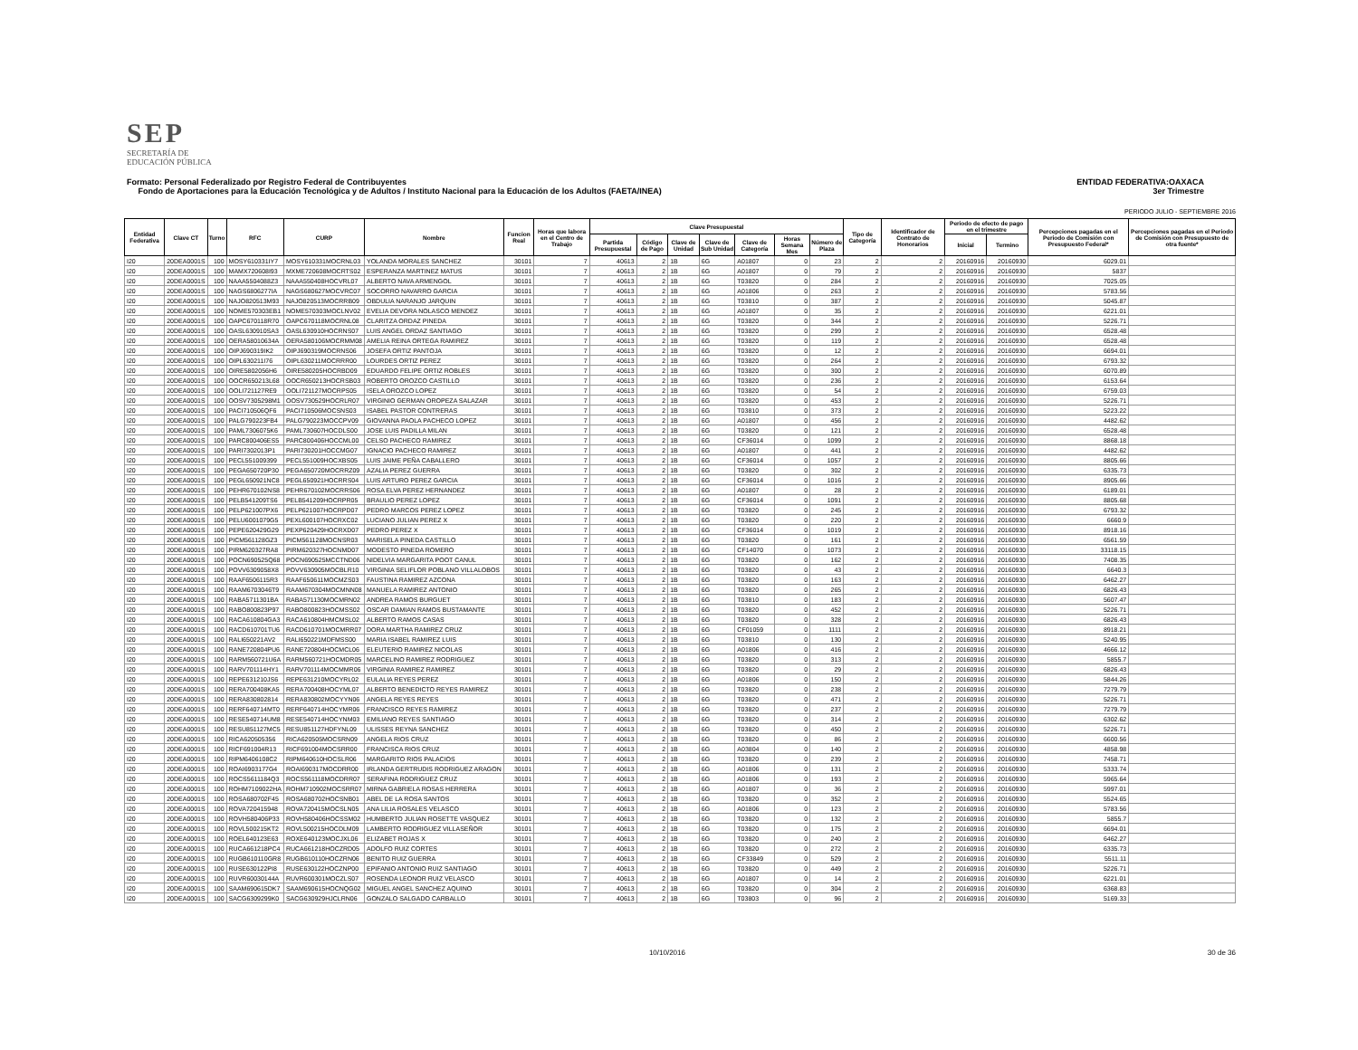SEP
SECRETARÍA DE
EDUCACIÓN PÚBLICA
Formato: Personal Federalizado por Registro Federal de Contribuyentes
Fondo de Aportaciones para la Educación Tecnológica y de Adultos / Instituto Nacional para la Educación de los Adultos (FAETA/INEA)
ENTIDAD FEDERATIVA:OAXACA
3er Trimestre
PERIODO JULIO - SEPTIEMBRE 2016
| Entidad Federativa | Clave CT | Turno | RFC | CURP | Nombre | Funcion Real | Horas que labora en el Centro de Trabajo | Clave Presupuestal | | | | | | | Tipo de Categoría | Identificador de Contrato de Honorarios | Periodo de efecto de pago en el trimestre | | Percepciones pagadas en el Periodo de Comisión con Presupuesto Federal* | Percepciones pagadas en el Periodo de Comisión con Presupuesto de otra fuente* |
| --- | --- | --- | --- | --- | --- | --- | --- | --- | --- | --- | --- | --- | --- | --- | --- | --- | --- | --- | --- | --- |
| | | | | | | | | Partida Presupuestal | Código de Pago | Clave de Unidad | Clave de Sub Unidad | Clave de Categoría | Horas Semana Mes | Número de Plaza | | | Inicial | Termino | | |
| I20 | 20DEA0001S | 100 | MOSY610331IY7 | MOSY610331MOCRNL03 | YOLANDA MORALES SANCHEZ | 30101 | 7 | 40613 | 2 | 1B | 6G | A01807 | 0 | 23 | 2 | 2 | 20160916 | 20160930 | 6029.01 | |
| I20 | 20DEA0001S | 100 | MAMX720608I93 | MXME720608MOCRTS02 | ESPERANZA MARTINEZ MATUS | 30101 | 7 | 40613 | 2 | 1B | 6G | A01807 | 0 | 79 | 2 | 2 | 20160916 | 20160930 | 5837 | |
| I20 | 20DEA0001S | 100 | NAAA5504088Z3 | NAAA550408HOCVRL07 | ALBERTO NAVA ARMENGOL | 30101 | 7 | 40613 | 2 | 1B | 6G | T03820 | 0 | 284 | 2 | 2 | 20160916 | 20160930 | 7025.05 | |
| I20 | 20DEA0001S | 100 | NAGS6806277IA | NAGS680627MOCVRC07 | SOCORRO NAVARRO GARCIA | 30101 | 7 | 40613 | 2 | 1B | 6G | A01806 | 0 | 263 | 2 | 2 | 20160916 | 20160930 | 5783.56 | |
| I20 | 20DEA0001S | 100 | NAJO820513M93 | NAJO820513MOCRRB09 | OBDULIA NARANJO JARQUIN | 30101 | 7 | 40613 | 2 | 1B | 6G | T03810 | 0 | 387 | 2 | 2 | 20160916 | 20160930 | 5045.87 | |
| I20 | 20DEA0001S | 100 | NOME570303EB1 | NOME570303MOCLNV02 | EVELIA DEVORA NOLASCO MENDEZ | 30101 | 7 | 40613 | 2 | 1B | 6G | A01807 | 0 | 35 | 2 | 2 | 20160916 | 20160930 | 6221.01 | |
| I20 | 20DEA0001S | 100 | OAPC670118R70 | OAPC670118MOCRNL08 | CLARITZA ORDAZ PINEDA | 30101 | 7 | 40613 | 2 | 1B | 6G | T03820 | 0 | 344 | 2 | 2 | 20160916 | 20160930 | 5226.71 | |
| I20 | 20DEA0001S | 100 | OASL630910SA3 | OASL630910HOCRNS07 | LUIS ANGEL ORDAZ SANTIAGO | 30101 | 7 | 40613 | 2 | 1B | 6G | T03820 | 0 | 299 | 2 | 2 | 20160916 | 20160930 | 6528.48 | |
| I20 | 20DEA0001S | 100 | OERA58010634A | OERA580106MOCRMM08 | AMELIA REINA ORTEGA RAMIREZ | 30101 | 7 | 40613 | 2 | 1B | 6G | T03820 | 0 | 119 | 2 | 2 | 20160916 | 20160930 | 6528.48 | |
| I20 | 20DEA0001S | 100 | OIPJ690319IK2 | OIPJ690319MOCRNS06 | JOSEFA ORTIZ PANTOJA | 30101 | 7 | 40613 | 2 | 1B | 6G | T03820 | 0 | 12 | 2 | 2 | 20160916 | 20160930 | 6694.01 | |
| I20 | 20DEA0001S | 100 | OIPL630211I76 | OIPL630211MOCRRR00 | LOURDES ORTIZ PEREZ | 30101 | 7 | 40613 | 2 | 1B | 6G | T03820 | 0 | 264 | 2 | 2 | 20160916 | 20160930 | 6793.32 | |
| I20 | 20DEA0001S | 100 | OIRE5802056H6 | OIRE580205HOCRBD09 | EDUARDO FELIPE ORTIZ ROBLES | 30101 | 7 | 40613 | 2 | 1B | 6G | T03820 | 0 | 300 | 2 | 2 | 20160916 | 20160930 | 6070.89 | |
| I20 | 20DEA0001S | 100 | OOCR650213L68 | OOCR650213HOCRSB03 | ROBERTO OROZCO CASTILLO | 30101 | 7 | 40613 | 2 | 1B | 6G | T03820 | 0 | 236 | 2 | 2 | 20160916 | 20160930 | 6153.64 | |
| I20 | 20DEA0001S | 100 | OOLI721127RE9 | OOLI721127MOCRPS05 | ISELA OROZCO LOPEZ | 30101 | 7 | 40613 | 2 | 1B | 6G | T03820 | 0 | 54 | 2 | 2 | 20160916 | 20160930 | 6759.03 | |
| I20 | 20DEA0001S | 100 | OOSV7305298M1 | OOSV730529HOCRLR07 | VIRGINIO GERMAN OROPEZA SALAZAR | 30101 | 7 | 40613 | 2 | 1B | 6G | T03820 | 0 | 453 | 2 | 2 | 20160916 | 20160930 | 5226.71 | |
| I20 | 20DEA0001S | 100 | PACI710506QF6 | PACI710506MOCSNS03 | ISABEL PASTOR CONTRERAS | 30101 | 7 | 40613 | 2 | 1B | 6G | T03810 | 0 | 373 | 2 | 2 | 20160916 | 20160930 | 5223.22 | |
| I20 | 20DEA0001S | 100 | PALG790223FB4 | PALG790223MOCCPV09 | GIOVANNA PAOLA PACHECO LOPEZ | 30101 | 7 | 40613 | 2 | 1B | 6G | A01807 | 0 | 456 | 2 | 2 | 20160916 | 20160930 | 4482.62 | |
| I20 | 20DEA0001S | 100 | PAML7306075K6 | PAML730607HOCDLS00 | JOSE LUIS PADILLA MILAN | 30101 | 7 | 40613 | 2 | 1B | 6G | T03820 | 0 | 121 | 2 | 2 | 20160916 | 20160930 | 6528.48 | |
| I20 | 20DEA0001S | 100 | PARC800406ES5 | PARC800406HOCCML00 | CELSO PACHECO RAMIREZ | 30101 | 7 | 40613 | 2 | 1B | 6G | CF36014 | 0 | 1099 | 2 | 2 | 20160916 | 20160930 | 8868.18 | |
| I20 | 20DEA0001S | 100 | PARI7302013P1 | PARI730201HOCCMG07 | IGNACIO PACHECO RAMIREZ | 30101 | 7 | 40613 | 2 | 1B | 6G | A01807 | 0 | 441 | 2 | 2 | 20160916 | 20160930 | 4482.62 | |
| I20 | 20DEA0001S | 100 | PECL551009399 | PECL551009HOCXBS05 | LUIS JAIME PEÑA CABALLERO | 30101 | 7 | 40613 | 2 | 1B | 6G | CF36014 | 0 | 1057 | 2 | 2 | 20160916 | 20160930 | 8805.66 | |
| I20 | 20DEA0001S | 100 | PEGA650720P30 | PEGA650720MOCRRZ09 | AZALIA PEREZ GUERRA | 30101 | 7 | 40613 | 2 | 1B | 6G | T03820 | 0 | 302 | 2 | 2 | 20160916 | 20160930 | 6335.73 | |
| I20 | 20DEA0001S | 100 | PEGL650921NC8 | PEGL650921HOCRRS04 | LUIS ARTURO PEREZ GARCIA | 30101 | 7 | 40613 | 2 | 1B | 6G | CF36014 | 0 | 1016 | 2 | 2 | 20160916 | 20160930 | 8905.66 | |
| I20 | 20DEA0001S | 100 | PEHR670102NS8 | PEHR670102MOCRRS06 | ROSA ELVA PEREZ HERNANDEZ | 30101 | 7 | 40613 | 2 | 1B | 6G | A01807 | 0 | 28 | 2 | 2 | 20160916 | 20160930 | 6189.01 | |
| I20 | 20DEA0001S | 100 | PELB541209TS6 | PELB541209HOCRPR05 | BRAULIO PEREZ LOPEZ | 30101 | 7 | 40613 | 2 | 1B | 6G | CF36014 | 0 | 1091 | 2 | 2 | 20160916 | 20160930 | 8805.68 | |
| I20 | 20DEA0001S | 100 | PELP621007PX6 | PELP621007HOCRPD07 | PEDRO MARCOS PEREZ LOPEZ | 30101 | 7 | 40613 | 2 | 1B | 6G | T03820 | 0 | 245 | 2 | 2 | 20160916 | 20160930 | 6793.32 | |
| I20 | 20DEA0001S | 100 | PELU6001079G5 | PEXL600107HOCRXC02 | LUCIANO JULIAN PEREZ X | 30101 | 7 | 40613 | 2 | 1B | 6G | T03820 | 0 | 220 | 2 | 2 | 20160916 | 20160930 | 6660.9 | |
| I20 | 20DEA0001S | 100 | PEPE620429G29 | PEXP620429HOCRXD07 | PEDRO PEREZ X | 30101 | 7 | 40613 | 2 | 1B | 6G | CF36014 | 0 | 1019 | 2 | 2 | 20160916 | 20160930 | 8918.16 | |
| I20 | 20DEA0001S | 100 | PICM561128GZ3 | PICM561128MOCNSR03 | MARISELA PINEDA CASTILLO | 30101 | 7 | 40613 | 2 | 1B | 6G | T03820 | 0 | 161 | 2 | 2 | 20160916 | 20160930 | 6561.59 | |
| I20 | 20DEA0001S | 100 | PIRM620327RA8 | PIRM620327HOCNMD07 | MODESTO PINEDA ROMERO | 30101 | 7 | 40613 | 2 | 1B | 6G | CF14070 | 0 | 1073 | 2 | 2 | 20160916 | 20160930 | 33118.15 | |
| I20 | 20DEA0001S | 100 | POCN690525Q68 | POCN690525MCCTND06 | NIDELVIA MARGARITA POOT CANUL | 30101 | 7 | 40613 | 2 | 1B | 6G | T03820 | 0 | 162 | 2 | 2 | 20160916 | 20160930 | 7408.35 | |
| I20 | 20DEA0001S | 100 | POVV6309058X8 | POVV630905MOCBLR10 | VIRGINIA SELIFLOR POBLANO VILLALOBOS | 30101 | 7 | 40613 | 2 | 1B | 6G | T03820 | 0 | 43 | 2 | 2 | 20160916 | 20160930 | 6640.3 | |
| I20 | 20DEA0001S | 100 | RAAF6506115R3 | RAAF650611MOCMZS03 | FAUSTINA RAMIREZ AZCONA | 30101 | 7 | 40613 | 2 | 1B | 6G | T03820 | 0 | 163 | 2 | 2 | 20160916 | 20160930 | 6462.27 | |
| I20 | 20DEA0001S | 100 | RAAM6703046T9 | RAAM670304MOCMNN08 | MANUELA RAMIREZ ANTONIO | 30101 | 7 | 40613 | 2 | 1B | 6G | T03820 | 0 | 265 | 2 | 2 | 20160916 | 20160930 | 6826.43 | |
| I20 | 20DEA0001S | 100 | RABA5711301BA | RABA571130MOCMRN02 | ANDREA RAMOS BURGUET | 30101 | 7 | 40613 | 2 | 1B | 6G | T03810 | 0 | 183 | 2 | 2 | 20160916 | 20160930 | 5607.47 | |
| I20 | 20DEA0001S | 100 | RABO800823P97 | RABO800823HOCMSS02 | OSCAR DAMIAN RAMOS BUSTAMANTE | 30101 | 7 | 40613 | 2 | 1B | 6G | T03820 | 0 | 452 | 2 | 2 | 20160916 | 20160930 | 5226.71 | |
| I20 | 20DEA0001S | 100 | RACA610804GA3 | RACA610804HMCMSL02 | ALBERTO RAMOS CASAS | 30101 | 7 | 40613 | 2 | 1B | 6G | T03820 | 0 | 328 | 2 | 2 | 20160916 | 20160930 | 6826.43 | |
| I20 | 20DEA0001S | 100 | RACD610701TU6 | RACD610701MOCMRR07 | DORA MARTHA RAMIREZ CRUZ | 30101 | 7 | 40613 | 2 | 1B | 6G | CF01059 | 0 | 1111 | 2 | 2 | 20160916 | 20160930 | 8918.21 | |
| I20 | 20DEA0001S | 100 | RALI650221AV2 | RALI650221MDFMSS00 | MARIA ISABEL RAMIREZ LUIS | 30101 | 7 | 40613 | 2 | 1B | 6G | T03810 | 0 | 130 | 2 | 2 | 20160916 | 20160930 | 5240.95 | |
| I20 | 20DEA0001S | 100 | RANE720804PU6 | RANE720804HOCMCL06 | ELEUTERIO RAMIREZ NICOLAS | 30101 | 7 | 40613 | 2 | 1B | 6G | A01806 | 0 | 416 | 2 | 2 | 20160916 | 20160930 | 4666.12 | |
| I20 | 20DEA0001S | 100 | RARM560721U6A | RARM560721HOCMDR05 | MARCELINO RAMIREZ RODRIGUEZ | 30101 | 7 | 40613 | 2 | 1B | 6G | T03820 | 0 | 313 | 2 | 2 | 20160916 | 20160930 | 5855.7 | |
| I20 | 20DEA0001S | 100 | RARV701114HY1 | RARV701114MOCMMR06 | VIRGINIA RAMIREZ RAMIREZ | 30101 | 7 | 40613 | 2 | 1B | 6G | T03820 | 0 | 29 | 2 | 2 | 20160916 | 20160930 | 6826.43 | |
| I20 | 20DEA0001S | 100 | REPE631210JS6 | REPE631210MOCYRL02 | EULALIA REYES PEREZ | 30101 | 7 | 40613 | 2 | 1B | 6G | A01806 | 0 | 150 | 2 | 2 | 20160916 | 20160930 | 5844.26 | |
| I20 | 20DEA0001S | 100 | RERA700408KA5 | RERA700408HOCYML07 | ALBERTO BENEDICTO REYES RAMIREZ | 30101 | 7 | 40613 | 2 | 1B | 6G | T03820 | 0 | 238 | 2 | 2 | 20160916 | 20160930 | 7279.79 | |
| I20 | 20DEA0001S | 100 | RERA830802814 | RERA830802MOCYYN06 | ANGELA REYES REYES | 30101 | 7 | 40613 | 2 | 1B | 6G | T03820 | 0 | 471 | 2 | 2 | 20160916 | 20160930 | 5226.71 | |
| I20 | 20DEA0001S | 100 | RERF640714MT0 | RERF640714HOCYMR06 | FRANCISCO REYES RAMIREZ | 30101 | 7 | 40613 | 2 | 1B | 6G | T03820 | 0 | 237 | 2 | 2 | 20160916 | 20160930 | 7279.79 | |
| I20 | 20DEA0001S | 100 | RESE540714UM8 | RESE540714HOCYNM03 | EMILIANO REYES SANTIAGO | 30101 | 7 | 40613 | 2 | 1B | 6G | T03820 | 0 | 314 | 2 | 2 | 20160916 | 20160930 | 6302.62 | |
| I20 | 20DEA0001S | 100 | RESU851127MC5 | RESU851127HDFYNL09 | ULISSES REYNA SANCHEZ | 30101 | 7 | 40613 | 2 | 1B | 6G | T03820 | 0 | 450 | 2 | 2 | 20160916 | 20160930 | 5226.71 | |
| I20 | 20DEA0001S | 100 | RICA620505356 | RICA620505MOCSRN09 | ANGELA RIOS CRUZ | 30101 | 7 | 40613 | 2 | 1B | 6G | T03820 | 0 | 86 | 2 | 2 | 20160916 | 20160930 | 6600.56 | |
| I20 | 20DEA0001S | 100 | RICF691004R13 | RICF691004MOCSRR00 | FRANCISCA RIOS CRUZ | 30101 | 7 | 40613 | 2 | 1B | 6G | A03804 | 0 | 140 | 2 | 2 | 20160916 | 20160930 | 4858.98 | |
| I20 | 20DEA0001S | 100 | RIPM6406108C2 | RIPM640610HOCSLR06 | MARGARITO RIOS PALACIOS | 30101 | 7 | 40613 | 2 | 1B | 6G | T03820 | 0 | 239 | 2 | 2 | 20160916 | 20160930 | 7458.71 | |
| I20 | 20DEA0001S | 100 | ROAI6903177G4 | ROAI690317MOCDRR00 | IRLANDA GERTRUDIS RODRIGUEZ ARAGON | 30101 | 7 | 40613 | 2 | 1B | 6G | A01806 | 0 | 131 | 2 | 2 | 20160916 | 20160930 | 5333.74 | |
| I20 | 20DEA0001S | 100 | ROCS5611184Q3 | ROCS561118MOCDRR07 | SERAFINA RODRIGUEZ CRUZ | 30101 | 7 | 40613 | 2 | 1B | 6G | A01806 | 0 | 193 | 2 | 2 | 20160916 | 20160930 | 5965.64 | |
| I20 | 20DEA0001S | 100 | ROHM7109022HA | ROHM710902MOCSRR07 | MIRNA GABRIELA ROSAS HERRERA | 30101 | 7 | 40613 | 2 | 1B | 6G | A01807 | 0 | 36 | 2 | 2 | 20160916 | 20160930 | 5997.01 | |
| I20 | 20DEA0001S | 100 | ROSA680702F45 | ROSA680702HOCSNB01 | ABEL DE LA ROSA SANTOS | 30101 | 7 | 40613 | 2 | 1B | 6G | T03820 | 0 | 352 | 2 | 2 | 20160916 | 20160930 | 5524.65 | |
| I20 | 20DEA0001S | 100 | ROVA720415948 | ROVA720415MOCSLN05 | ANA LILIA ROSALES VELASCO | 30101 | 7 | 40613 | 2 | 1B | 6G | A01806 | 0 | 123 | 2 | 2 | 20160916 | 20160930 | 5783.56 | |
| I20 | 20DEA0001S | 100 | ROVH580406P33 | ROVH580406HOCSSM02 | HUMBERTO JULIAN ROSETTE VASQUEZ | 30101 | 7 | 40613 | 2 | 1B | 6G | T03820 | 0 | 132 | 2 | 2 | 20160916 | 20160930 | 5855.7 | |
| I20 | 20DEA0001S | 100 | ROVL500215KT2 | ROVL500215HOCDLM09 | LAMBERTO RODRIGUEZ VILLASEÑOR | 30101 | 7 | 40613 | 2 | 1B | 6G | T03820 | 0 | 175 | 2 | 2 | 20160916 | 20160930 | 6694.01 | |
| I20 | 20DEA0001S | 100 | ROEL640123E63 | ROXE640123MOCJXL06 | ELIZABET ROJAS X | 30101 | 7 | 40613 | 2 | 1B | 6G | T03820 | 0 | 240 | 2 | 2 | 20160916 | 20160930 | 6462.27 | |
| I20 | 20DEA0001S | 100 | RUCA661218PC4 | RUCA661218HOCZRD05 | ADOLFO RUIZ CORTES | 30101 | 7 | 40613 | 2 | 1B | 6G | T03820 | 0 | 272 | 2 | 2 | 20160916 | 20160930 | 6335.73 | |
| I20 | 20DEA0001S | 100 | RUGB610110GR8 | RUGB610110HOCZRN06 | BENITO RUIZ GUERRA | 30101 | 7 | 40613 | 2 | 1B | 6G | CF33849 | 0 | 529 | 2 | 2 | 20160916 | 20160930 | 5511.11 | |
| I20 | 20DEA0001S | 100 | RUSE630122PI8 | RUSE630122HOCZNP00 | EPIFANIO ANTONIO RUIZ SANTIAGO | 30101 | 7 | 40613 | 2 | 1B | 6G | T03820 | 0 | 449 | 2 | 2 | 20160916 | 20160930 | 5226.71 | |
| I20 | 20DEA0001S | 100 | RUVR60030144A | RUVR600301MOCZLS07 | ROSENDA LEONOR RUIZ VELASCO | 30101 | 7 | 40613 | 2 | 1B | 6G | A01807 | 0 | 14 | 2 | 2 | 20160916 | 20160930 | 6221.01 | |
| I20 | 20DEA0001S | 100 | SAAM690615DK7 | SAAM690615HOCNQG02 | MIGUEL ANGEL SANCHEZ AQUINO | 30101 | 7 | 40613 | 2 | 1B | 6G | T03820 | 0 | 304 | 2 | 2 | 20160916 | 20160930 | 6368.83 | |
| I20 | 20DEA0001S | 100 | SACG6309299K0 | SACG630929HJCLRN06 | GONZALO SALGADO CARBALLO | 30101 | 7 | 40613 | 2 | 1B | 6G | T03803 | 0 | 96 | 2 | 2 | 20160916 | 20160930 | 5169.33 | |
10/10/2016 30 de 36